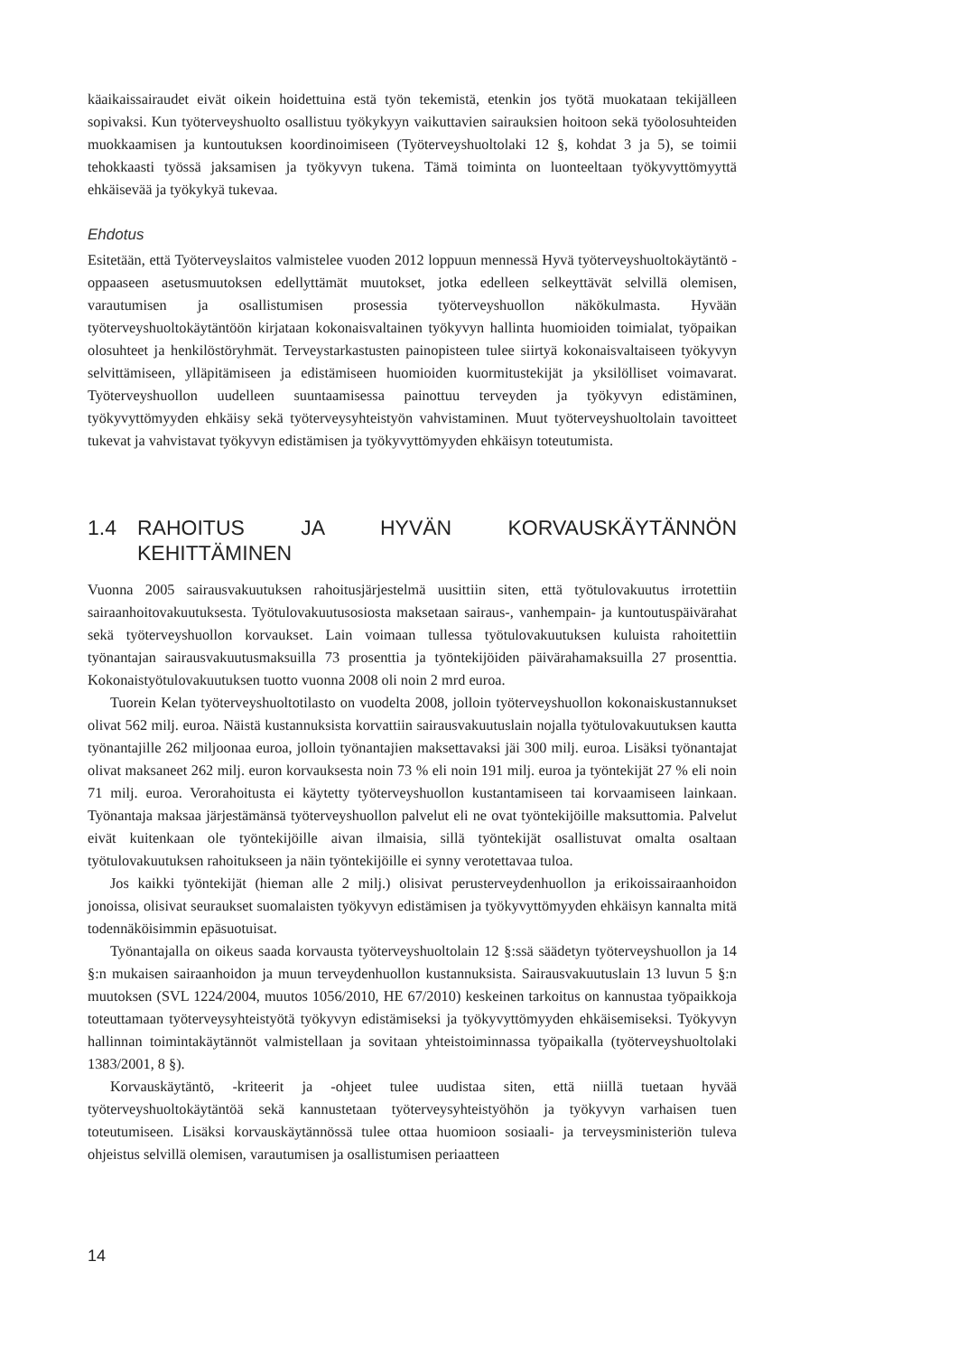käaikaissairaudet eivät oikein hoidettuina estä työn tekemistä, etenkin jos työtä muokataan tekijälleen sopivaksi. Kun työterveyshuolto osallistuu työkykyyn vaikuttavien sairauksien hoitoon sekä työolosuhteiden muokkaamisen ja kuntoutuksen koordinoimiseen (Työterveyshuoltolaki 12 §, kohdat 3 ja 5), se toimii tehokkaasti työssä jaksamisen ja työkyvyn tukena. Tämä toiminta on luonteeltaan työkyvyttömyyttä ehkäisevää ja työkykyä tukevaa.
Ehdotus
Esitetään, että Työterveyslaitos valmistelee vuoden 2012 loppuun mennessä Hyvä työterveyshuoltokäytäntö -oppaaseen asetusmuutoksen edellyttämät muutokset, jotka edelleen selkeyttävät selvillä olemisen, varautumisen ja osallistumisen prosessia työterveyshuollon näkökulmasta. Hyvään työterveyshuoltokäytäntöön kirjataan kokonaisvaltainen työkyvyn hallinta huomioiden toimialat, työpaikan olosuhteet ja henkilöstöryhmät. Terveystarkastusten painopisteen tulee siirtyä kokonaisvaltaiseen työkyvyn selvittämiseen, ylläpitämiseen ja edistämiseen huomioiden kuormitustekijät ja yksilölliset voimavarat. Työterveyshuollon uudelleen suuntaamisessa painottuu terveyden ja työkyvyn edistäminen, työkyvyttömyyden ehkäisy sekä työterveysyhteistyön vahvistaminen. Muut työterveyshuoltolain tavoitteet tukevat ja vahvistavat työkyvyn edistämisen ja työkyvyttömyyden ehkäisyn toteutumista.
1.4 RAHOITUS JA HYVÄN KORVAUSKÄYTÄNNÖN KEHITTÄMINEN
Vuonna 2005 sairausvakuutuksen rahoitusjärjestelmä uusittiin siten, että työtulovakuutus irrotettiin sairaanhoitovakuutuksesta. Työtulovakuutusosiosta maksetaan sairaus-, vanhempain- ja kuntoutuspäivärahat sekä työterveyshuollon korvaukset. Lain voimaan tullessa työtulovakuutuksen kuluista rahoitettiin työnantajan sairausvakuutusmaksuilla 73 prosenttia ja työntekijöiden päivärahamaksuilla 27 prosenttia. Kokonaistyötulovakuutuksen tuotto vuonna 2008 oli noin 2 mrd euroa.
Tuorein Kelan työterveyshuoltotilasto on vuodelta 2008, jolloin työterveyshuollon kokonaiskustannukset olivat 562 milj. euroa. Näistä kustannuksista korvattiin sairausvakuutuslain nojalla työtulovakuutuksen kautta työnantajille 262 miljoonaa euroa, jolloin työnantajien maksettavaksi jäi 300 milj. euroa. Lisäksi työnantajat olivat maksaneet 262 milj. euron korvauksesta noin 73 % eli noin 191 milj. euroa ja työntekijät 27 % eli noin 71 milj. euroa. Verorahoitusta ei käytetty työterveyshuollon kustantamiseen tai korvaamiseen lainkaan. Työnantaja maksaa järjestämänsä työterveyshuollon palvelut eli ne ovat työntekijöille maksuttomia. Palvelut eivät kuitenkaan ole työntekijöille aivan ilmaisia, sillä työntekijät osallistuvat omalta osaltaan työtulovakuutuksen rahoitukseen ja näin työntekijöille ei synny verotettavaa tuloa.
Jos kaikki työntekijät (hieman alle 2 milj.) olisivat perusterveydenhuollon ja erikoissairaanhoidon jonoissa, olisivat seuraukset suomalaisten työkyvyn edistämisen ja työkyvyttömyyden ehkäisyn kannalta mitä todennäköisimmin epäsuotuisat.
Työnantajalla on oikeus saada korvausta työterveyshuoltolain 12 §:ssä säädetyn työterveyshuollon ja 14 §:n mukaisen sairaanhoidon ja muun terveydenhuollon kustannuksista. Sairausvakuutuslain 13 luvun 5 §:n muutoksen (SVL 1224/2004, muutos 1056/2010, HE 67/2010) keskeinen tarkoitus on kannustaa työpaikkoja toteuttamaan työterveysyhteistyötä työkyvyn edistämiseksi ja työkyvyttömyyden ehkäisemiseksi. Työkyvyn hallinnan toimintakäytännöt valmistellaan ja sovitaan yhteistoiminnassa työpaikalla (työterveyshuoltolaki 1383/2001, 8 §).
Korvauskäytäntö, -kriteerit ja -ohjeet tulee uudistaa siten, että niillä tuetaan hyvää työterveyshuoltokäytäntöä sekä kannustetaan työterveysyhteistyöhön ja työkyvyn varhaisen tuen toteutumiseen. Lisäksi korvauskäytännössä tulee ottaa huomioon sosiaali- ja terveysministeriön tuleva ohjeistus selvillä olemisen, varautumisen ja osallistumisen periaatteen
14